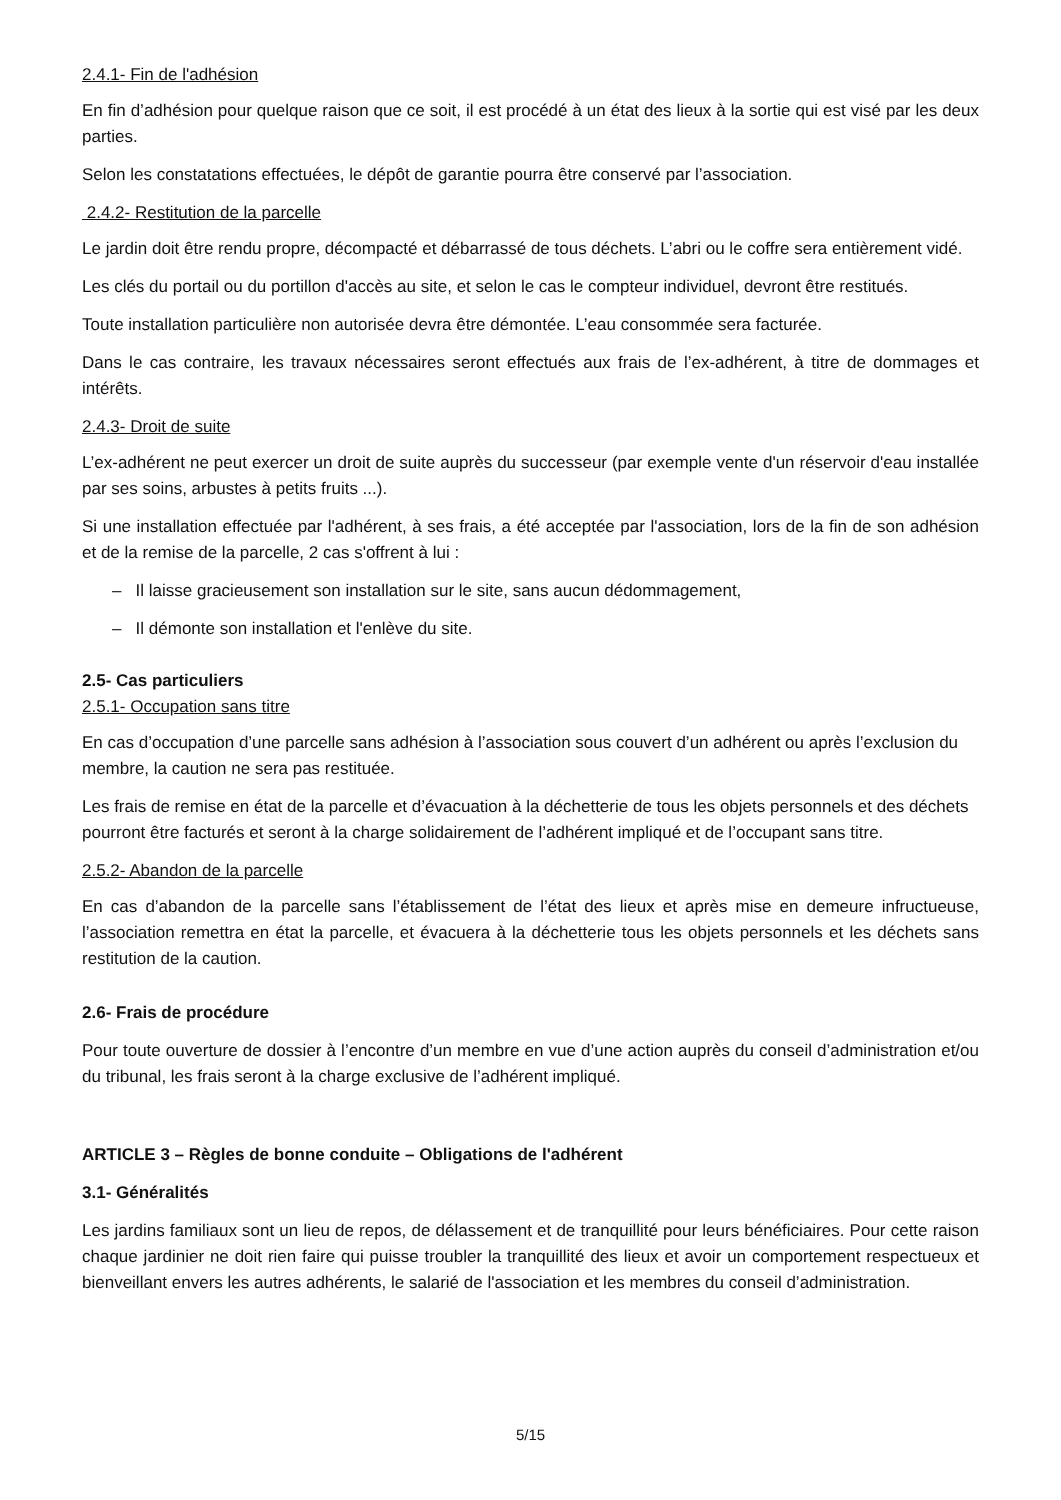2.4.1- Fin de l'adhésion
En fin d’adhésion pour quelque raison que ce soit, il est procédé à un état des lieux à la sortie qui est visé par les deux parties.
Selon les constatations effectuées, le dépôt de garantie pourra être conservé par l’association.
2.4.2- Restitution de la parcelle
Le jardin doit être rendu propre, décompacté et débarrassé de tous déchets. L’abri ou le coffre sera entièrement vidé.
Les clés du portail ou du portillon d'accès au site, et selon le cas le compteur individuel, devront être restitués.
Toute installation particulière non autorisée devra être démontée. L’eau consommée sera facturée.
Dans le cas contraire, les travaux nécessaires seront effectués aux frais de l’ex-adhérent, à titre de dommages et intérêts.
2.4.3- Droit de suite
L’ex-adhérent ne peut exercer un droit de suite auprès du successeur (par exemple vente d'un réservoir d'eau installée par ses soins, arbustes à petits fruits ...).
Si une installation effectuée par l'adhérent, à ses frais, a été acceptée par l'association, lors de la fin de son adhésion et de la remise de la parcelle, 2 cas s'offrent à lui :
– Il laisse gracieusement son installation sur le site, sans aucun dédommagement,
– Il démonte son installation et l'enlève du site.
2.5- Cas particuliers
2.5.1- Occupation sans titre
En cas d’occupation d’une parcelle sans adhésion à l’association sous couvert d’un adhérent ou après l’exclusion du membre, la caution ne sera pas restituée.
Les frais de remise en état de la parcelle et d’évacuation à la déchetterie de tous les objets personnels et des déchets pourront être facturés et seront à la charge solidairement de l’adhérent impliqué et de l’occupant sans titre.
2.5.2- Abandon de la parcelle
En cas d’abandon de la parcelle sans l’établissement de l’état des lieux et après mise en demeure infructueuse, l’association remettra en état la parcelle, et évacuera à la déchetterie tous les objets personnels et les déchets sans restitution de la caution.
2.6- Frais de procédure
Pour toute ouverture de dossier à l’encontre d’un membre en vue d’une action auprès du conseil d’administration et/ou du tribunal, les frais seront à la charge exclusive de l’adhérent impliqué.
ARTICLE 3 – Règles de bonne conduite – Obligations de l'adhérent
3.1- Généralités
Les jardins familiaux sont un lieu de repos, de délassement et de tranquillité pour leurs bénéficiaires. Pour cette raison chaque jardinier ne doit rien faire qui puisse troubler la tranquillité des lieux et avoir un comportement respectueux et bienveillant envers les autres adhérents, le salarié de l'association et les membres du conseil d’administration.
5/15